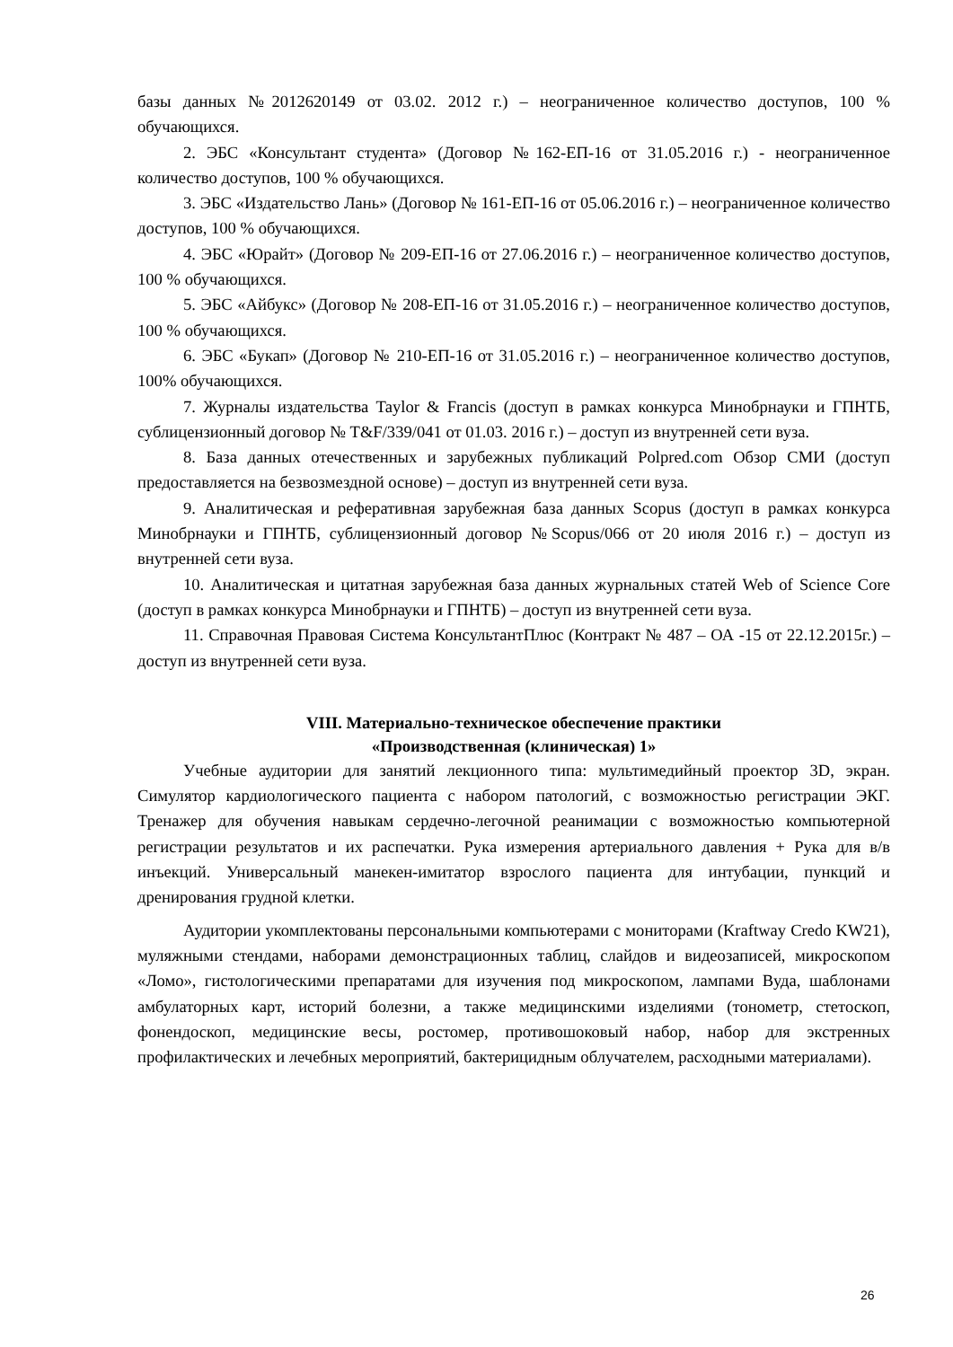базы данных №2012620149 от 03.02. 2012 г.) – неограниченное количество доступов, 100 % обучающихся.
2. ЭБС «Консультант студента» (Договор №162-ЕП-16 от 31.05.2016 г.) - неограниченное количество доступов, 100 % обучающихся.
3. ЭБС «Издательство Лань» (Договор № 161-ЕП-16 от 05.06.2016 г.) – неограниченное количество доступов, 100 % обучающихся.
4. ЭБС «Юрайт» (Договор № 209-ЕП-16 от 27.06.2016 г.) – неограниченное количество доступов, 100 % обучающихся.
5. ЭБС «Айбукс» (Договор № 208-ЕП-16 от 31.05.2016 г.) – неограниченное количество доступов, 100 % обучающихся.
6. ЭБС «Букап» (Договор № 210-ЕП-16 от 31.05.2016 г.) – неограниченное количество доступов, 100% обучающихся.
7. Журналы издательства Taylor & Francis (доступ в рамках конкурса Минобрнауки и ГПНТБ, сублицензионный договор № T&F/339/041 от 01.03. 2016 г.) – доступ из внутренней сети вуза.
8. База данных отечественных и зарубежных публикаций Polpred.com Обзор СМИ (доступ предоставляется на безвозмездной основе) – доступ из внутренней сети вуза.
9. Аналитическая и реферативная зарубежная база данных Scopus (доступ в рамках конкурса Минобрнауки и ГПНТБ, сублицензионный договор №Scopus/066 от 20 июля 2016 г.) – доступ из внутренней сети вуза.
10. Аналитическая и цитатная зарубежная база данных журнальных статей Web of Science Core (доступ в рамках конкурса Минобрнауки и ГПНТБ) – доступ из внутренней сети вуза.
11. Справочная Правовая Система КонсультантПлюс (Контракт № 487 – ОА -15 от 22.12.2015г.) – доступ из внутренней сети вуза.
VIII. Материально-техническое обеспечение практики
«Производственная (клиническая) 1»
Учебные аудитории для занятий лекционного типа: мультимедийный проектор 3D, экран. Симулятор кардиологического пациента с набором патологий, с возможностью регистрации ЭКГ. Тренажер для обучения навыкам сердечно-легочной реанимации с возможностью компьютерной регистрации результатов и их распечатки. Рука измерения артериального давления + Рука для в/в инъекций. Универсальный манекен-имитатор взрослого пациента для интубации, пункций и дренирования грудной клетки.
Аудитории укомплектованы персональными компьютерами с мониторами (Kraftway Credo KW21), муляжными стендами, наборами демонстрационных таблиц, слайдов и видеозаписей, микроскопом «Ломо», гистологическими препаратами для изучения под микроскопом, лампами Вуда, шаблонами амбулаторных карт, историй болезни, а также медицинскими изделиями (тонометр, стетоскоп, фонендоскоп, медицинские весы, ростомер, противошоковый набор, набор для экстренных профилактических и лечебных мероприятий, бактерицидным облучателем, расходными материалами).
26